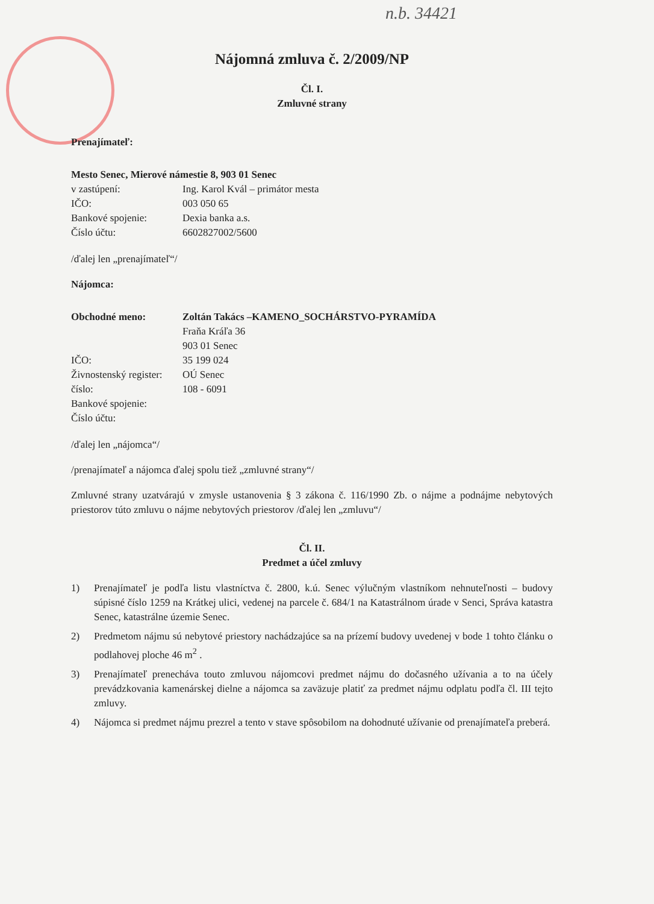n.b. 34421
Nájomná zmluva č. 2/2009/NP
Čl. I.
Zmluvné strany
Prenajímateľ:
Mesto Senec, Mierové námestie 8, 903 01 Senec
| v zastúpení: | Ing. Karol Kvál – primátor mesta |
| IČO: | 003 050 65 |
| Bankové spojenie: | Dexia banka a.s. |
| Číslo účtu: | 6602827002/5600 |
/ďalej len „prenajímateľ“/
Nájomca:
| Obchodné meno: | Zoltán Takács –KAMENO_SOCHÁRSTVO-PYRAMÍDA |
| | Fraňa Kráľa 36 |
| | 903 01 Senec |
| IČO: | 35 199 024 |
| Živnostenský register: | OÚ Senec |
| číslo: | 108 - 6091 |
| Bankové spojenie: | |
| Číslo účtu: | |
/ďalej len „nájomca“/
/prenajímateľ a nájomca ďalej spolu tiež „zmluvné strany“/
Zmluvné strany uzatvárajú v zmysle ustanovenia § 3 zákona č. 116/1990 Zb. o nájme a podnájme nebytových priestorov túto zmluvu o nájme nebytových priestorov /ďalej len „zmluvu“/
Čl. II.
Predmet a účel zmluvy
1) Prenajímateľ je podľa listu vlastníctva č. 2800, k.ú. Senec výlučným vlastníkom nehnuteľnosti – budovy súpisné číslo 1259 na Krátkej ulici, vedenej na parcele č. 684/1 na Katastrálnom úrade v Senci, Správa katastra Senec, katastrálne územie Senec.
2) Predmetom nájmu sú nebytové priestory nachádzajúce sa na prízemí budovy uvedenej v bode 1 tohto článku o podlahovej ploche 46 m<sup>2</sup> .
3) Prenajímateľ prenecháva touto zmluvou nájomcovi predmet nájmu do dočasného užívania a to na účely prevádzkovania kamenárskej dielne a nájomca sa zaväzuje platiť za predmet nájmu odplatu podľa čl. III tejto zmluvy.
4) Nájomca si predmet nájmu prezrel a tento v stave spôsobilom na dohodnuté užívanie od prenajímateľa preberá.